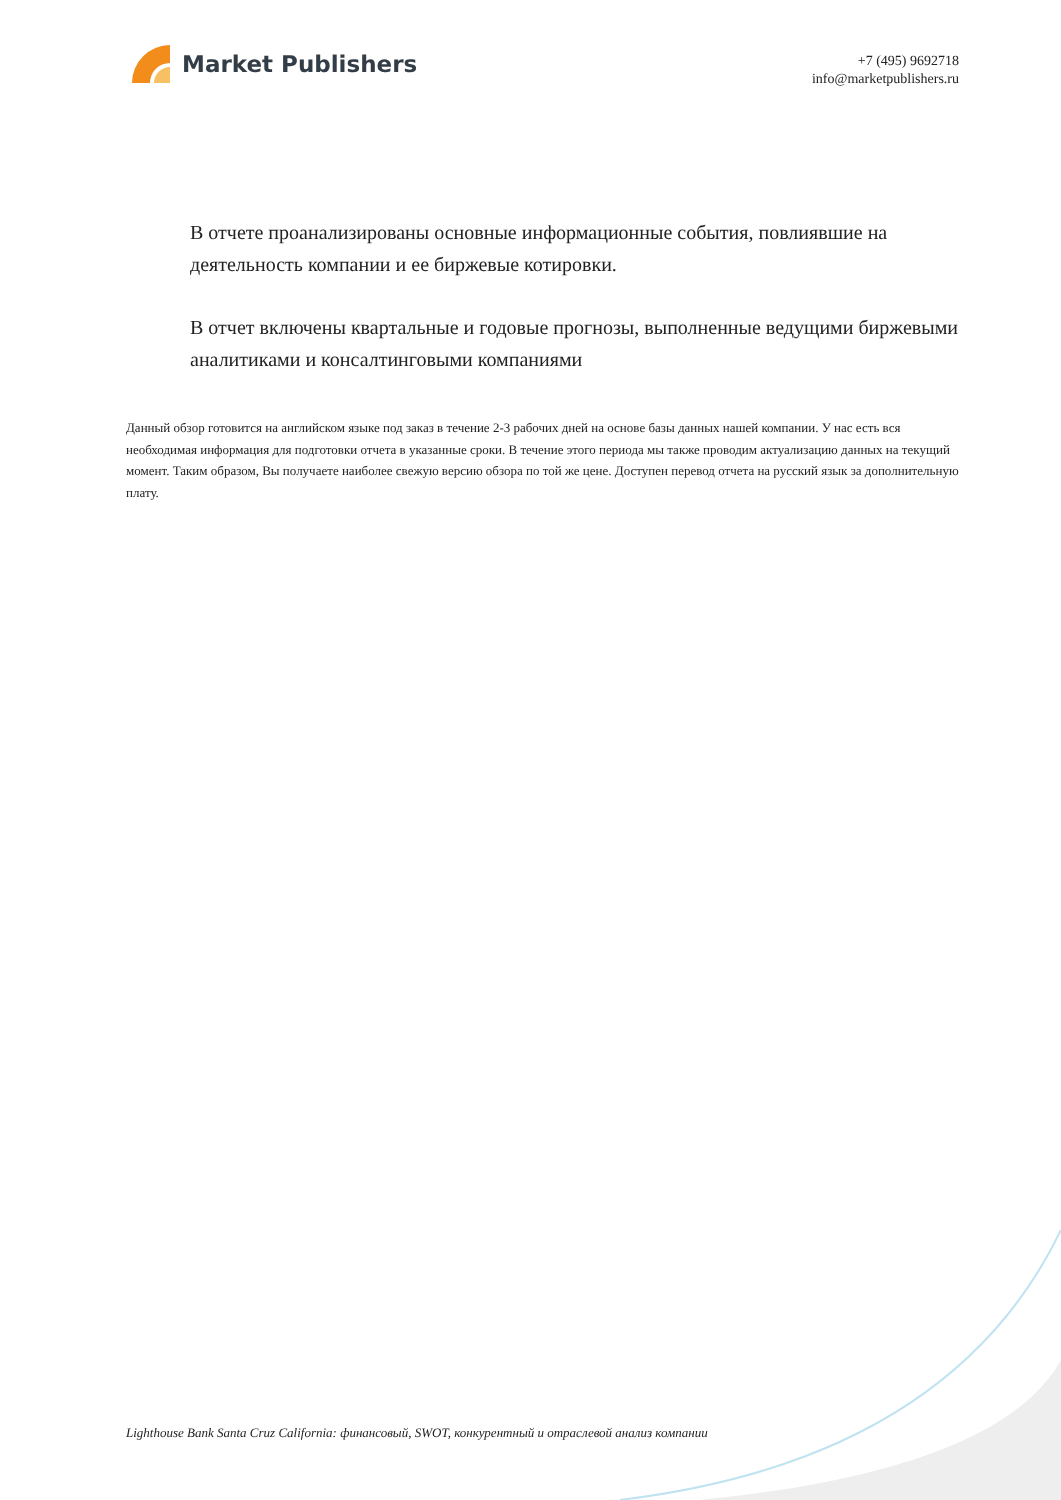Market Publishers
+7 (495) 9692718
info@marketpublishers.ru
В отчете проанализированы основные информационные события, повлиявшие на деятельность компании и ее биржевые котировки.
В отчет включены квартальные и годовые прогнозы, выполненные ведущими биржевыми аналитиками и консалтинговыми компаниями
Данный обзор готовится на английском языке под заказ в течение 2-3 рабочих дней на основе базы данных нашей компании. У нас есть вся необходимая информация для подготовки отчета в указанные сроки. В течение этого периода мы также проводим актуализацию данных на текущий момент. Таким образом, Вы получаете наиболее свежую версию обзора по той же цене. Доступен перевод отчета на русский язык за дополнительную плату.
Lighthouse Bank Santa Cruz California: финансовый, SWOT, конкурентный и отраслевой анализ компании